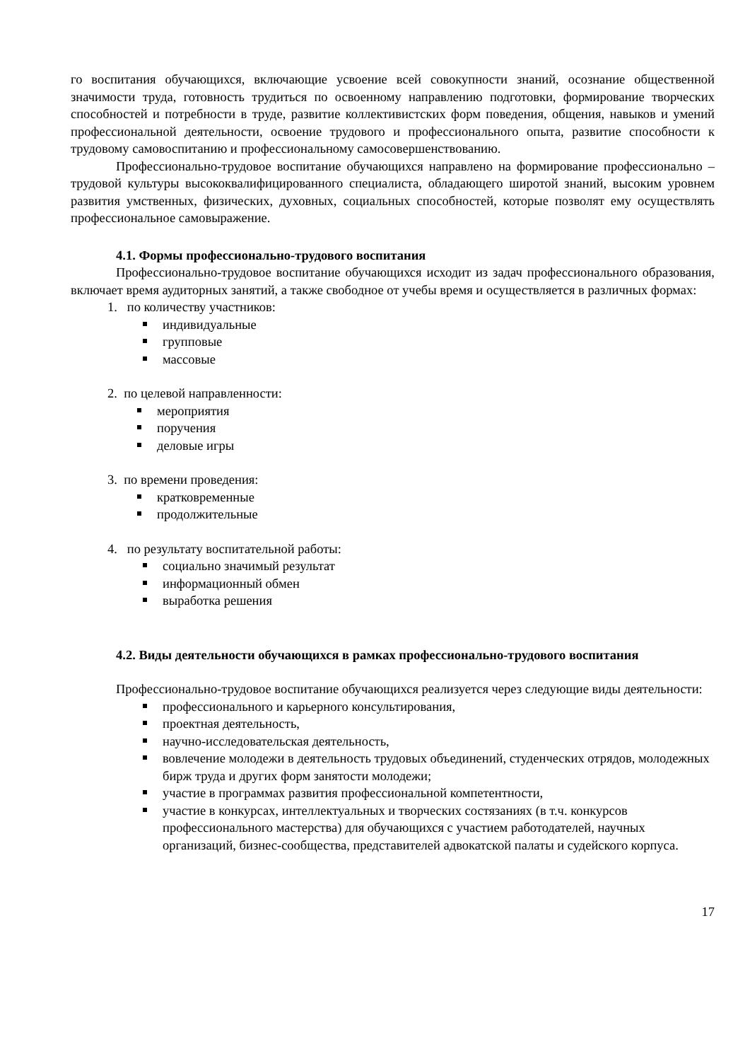го воспитания обучающихся, включающие усвоение всей совокупности знаний, осознание общественной значимости труда, готовность трудиться по освоенному направлению подготовки, формирование творческих способностей и потребности в труде, развитие коллективистских форм поведения, общения, навыков и умений профессиональной деятельности, освоение трудового и профессионального опыта, развитие способности к трудовому самовоспитанию и профессиональному самосовершенствованию.
Профессионально-трудовое воспитание обучающихся направлено на формирование профессионально – трудовой культуры высококвалифицированного специалиста, обладающего широтой знаний, высоким уровнем развития умственных, физических, духовных, социальных способностей, которые позволят ему осуществлять профессиональное самовыражение.
4.1. Формы профессионально-трудового воспитания
Профессионально-трудовое воспитание обучающихся исходит из задач профессионального образования, включает время аудиторных занятий, а также свободное от учебы время и осуществляется в различных формах:
1. по количеству участников:
индивидуальные
групповые
массовые
2. по целевой направленности:
мероприятия
поручения
деловые игры
3. по времени проведения:
кратковременные
продолжительные
4. по результату воспитательной работы:
социально значимый результат
информационный обмен
выработка решения
4.2. Виды деятельности обучающихся в рамках профессионально-трудового воспитания
Профессионально-трудовое воспитание обучающихся реализуется через следующие виды деятельности:
профессионального и карьерного консультирования,
проектная деятельность,
научно-исследовательская деятельность,
вовлечение молодежи в деятельность трудовых объединений, студенческих отрядов, молодежных бирж труда и других форм занятости молодежи;
участие в программах развития профессиональной компетентности,
участие в конкурсах, интеллектуальных и творческих состязаниях (в т.ч. конкурсов профессионального мастерства) для обучающихся с участием работодателей, научных организаций, бизнес-сообщества, представителей адвокатской палаты и судейского корпуса.
17